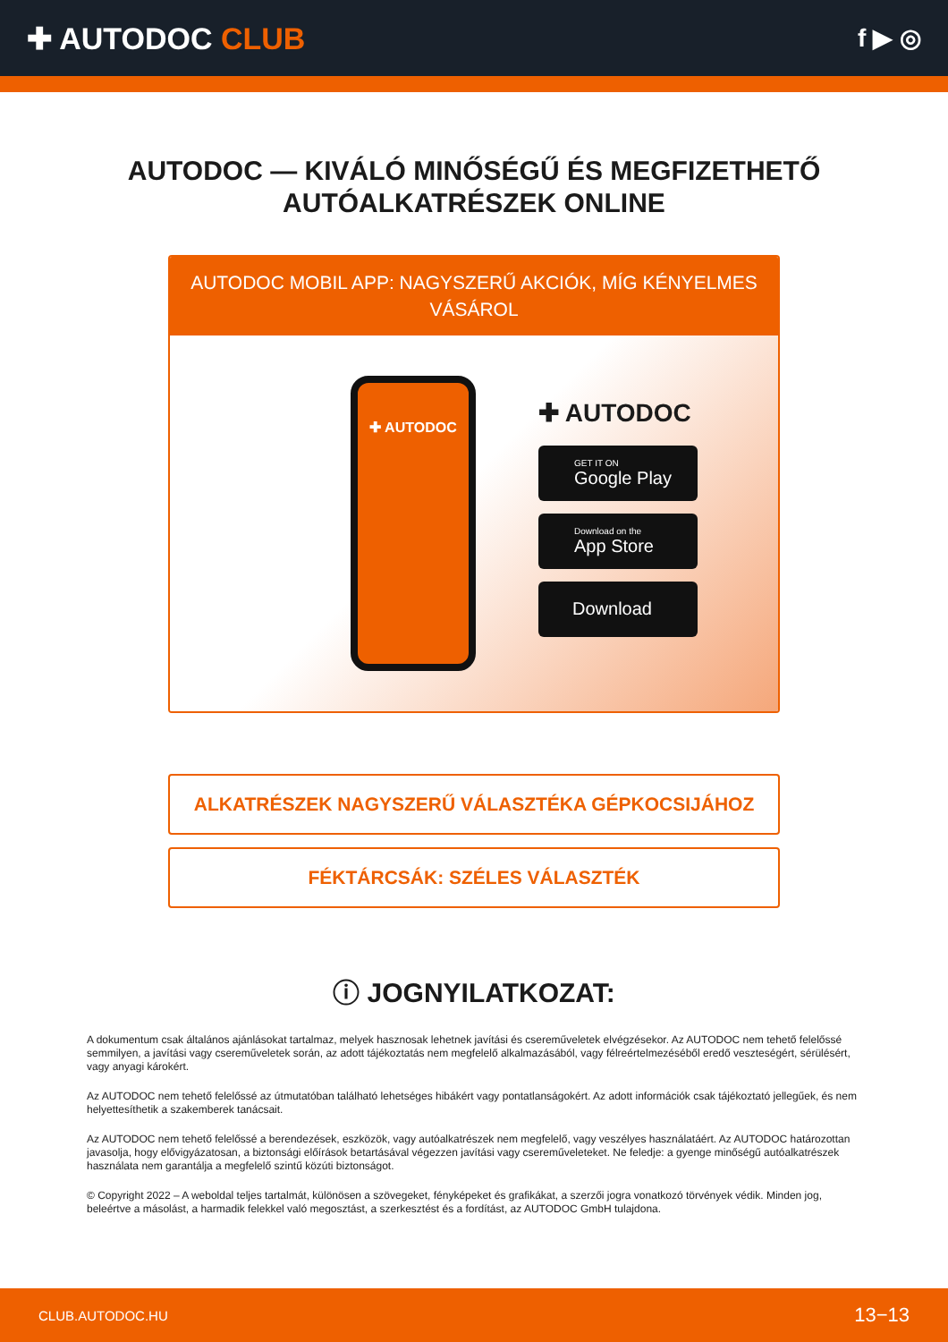✚ AUTODOC CLUB
f ▶ ◎
AUTODOC — KIVÁLÓ MINŐSÉGŰ ÉS MEGFIZETHETŐ
AUTÓALKATRÉSZEK ONLINE
AUTODOC MOBIL APP: NAGYSZERŰ AKCIÓK, MÍG KÉNYELMES VÁSÁROL
✚ AUTODOC
✚ AUTODOC
GET IT ON
Google Play
Download on the
App Store
Download
ALKATRÉSZEK NAGYSZERŰ VÁLASZTÉKA GÉPKOCSIJÁHOZ
FÉKTÁRCSÁK: SZÉLES VÁLASZTÉK
ⓘ JOGNYILATKOZAT:
A dokumentum csak általános ajánlásokat tartalmaz, melyek hasznosak lehetnek javítási és csereműveletek elvégzésekor. Az AUTODOC nem tehető felelőssé semmilyen, a javítási vagy csereműveletek során, az adott tájékoztatás nem megfelelő alkalmazásából, vagy félreértelmezéséből eredő veszteségért, sérülésért, vagy anyagi károkért.
Az AUTODOC nem tehető felelőssé az útmutatóban található lehetséges hibákért vagy pontatlanságokért. Az adott információk csak tájékoztató jellegűek, és nem helyettesíthetik a szakemberek tanácsait.
Az AUTODOC nem tehető felelőssé a berendezések, eszközök, vagy autóalkatrészek nem megfelelő, vagy veszélyes használatáért. Az AUTODOC határozottan javasolja, hogy elővigyázatosan, a biztonsági előírások betartásával végezzen javítási vagy csereműveleteket. Ne feledje: a gyenge minőségű autóalkatrészek használata nem garantálja a megfelelő szintű közúti biztonságot.
© Copyright 2022 – A weboldal teljes tartalmát, különösen a szövegeket, fényképeket és grafikákat, a szerzői jogra vonatkozó törvények védik. Minden jog, beleértve a másolást, a harmadik felekkel való megosztást, a szerkesztést és a fordítást, az AUTODOC GmbH tulajdona.
CLUB.AUTODOC.HU 13−13